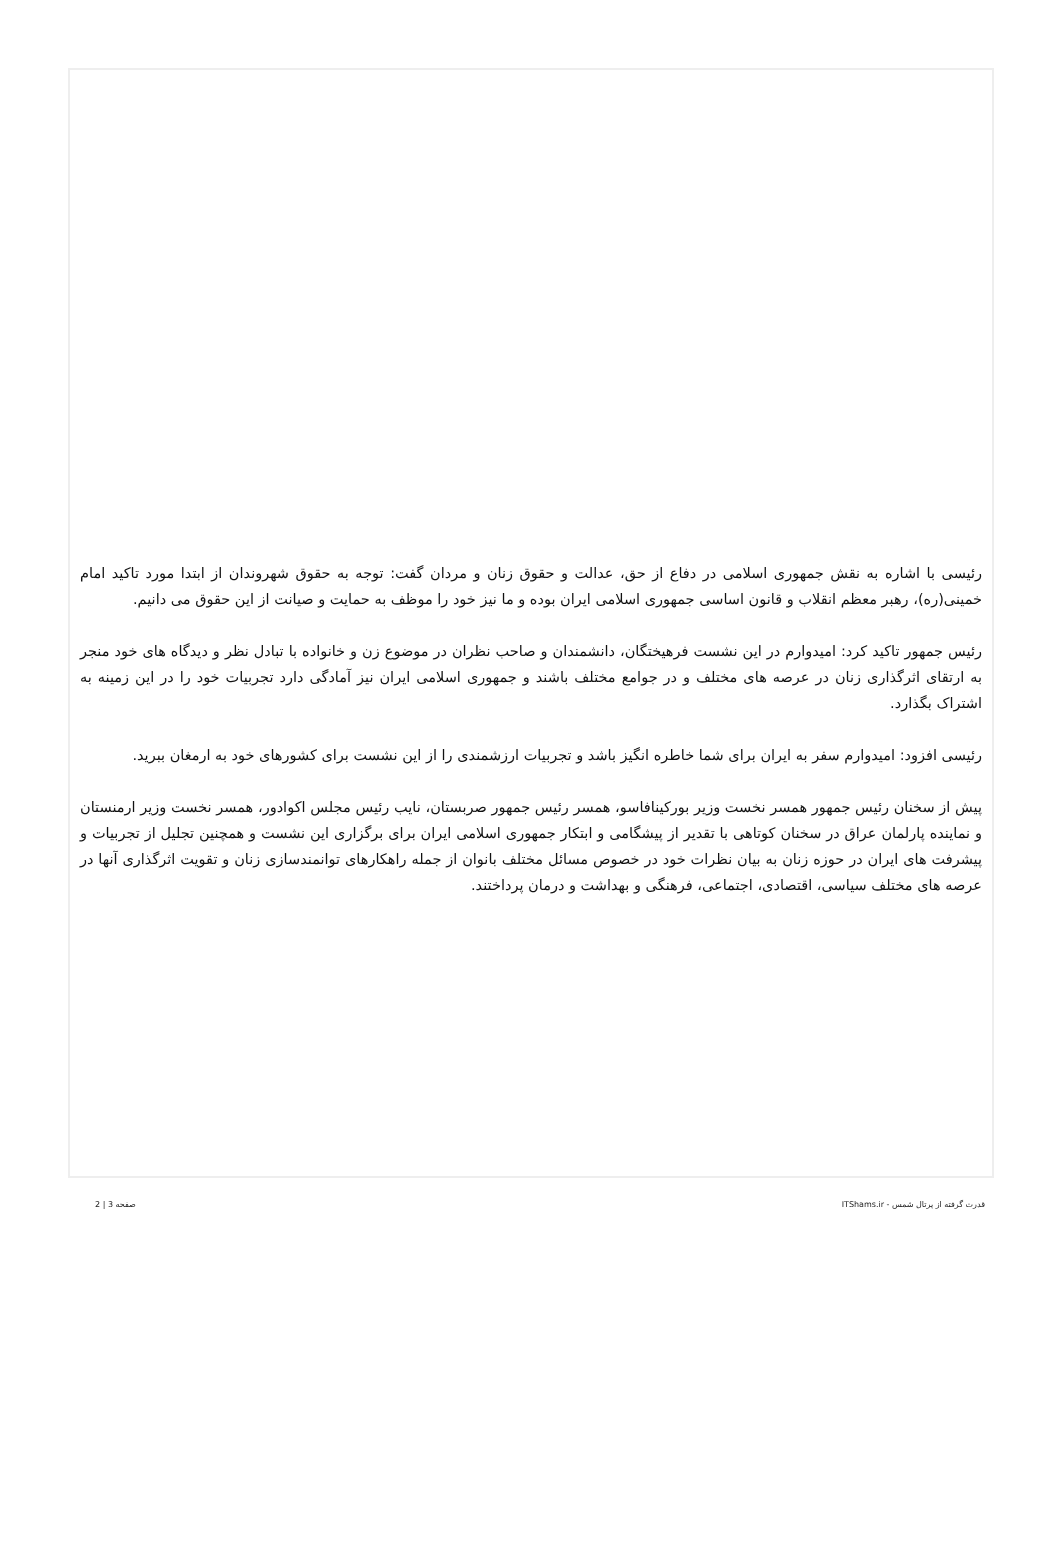رئیسی با اشاره به نقش جمهوری اسلامی در دفاع از حق، عدالت و حقوق زنان و مردان گفت: توجه به حقوق شهروندان از ابتدا مورد تاکید امام خمینی(ره)، رهبر معظم انقلاب و قانون اساسی جمهوری اسلامی ایران بوده و ما نیز خود را موظف به حمایت و صیانت از این حقوق می دانیم.
رئیس جمهور تاکید کرد: امیدوارم در این نشست فرهیختگان، دانشمندان و صاحب نظران در موضوع زن و خانواده با تبادل نظر و دیدگاه های خود منجر به ارتقای اثرگذاری زنان در عرصه های مختلف و در جوامع مختلف باشند و جمهوری اسلامی ایران نیز آمادگی دارد تجربیات خود را در این زمینه به اشتراک بگذارد.
رئیسی افزود: امیدوارم سفر به ایران برای شما خاطره انگیز باشد و تجربیات ارزشمندی را از این نشست برای کشورهای خود به ارمغان ببرید.
پیش از سخنان رئیس جمهور همسر نخست وزیر بورکینافاسو، همسر رئیس جمهور صربستان، نایب رئیس مجلس اکوادور، همسر نخست وزیر ارمنستان و نماینده پارلمان عراق در سخنان کوتاهی با تقدیر از پیشگامی و ابتکار جمهوری اسلامی ایران برای برگزاری این نشست و همچنین تجلیل از تجربیات و پیشرفت های ایران در حوزه زنان به بیان نظرات خود در خصوص مسائل مختلف بانوان از جمله راهکارهای توانمندسازی زنان و تقویت اثرگذاری آنها در عرصه های مختلف سیاسی، اقتصادی، اجتماعی، فرهنگی و بهداشت و درمان پرداختند.
قدرت گرفته از پرتال شمس - ITShams.ir صفحه 3 | 2